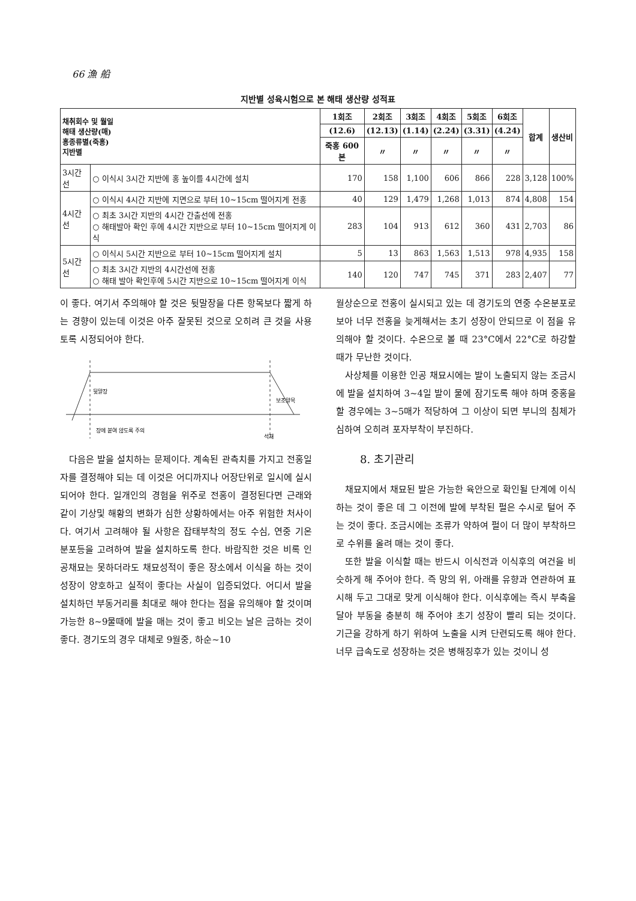66 漁 船
지반별 성육시험으로 본 해태 생산량 성적표
| 채취회수 및 월일 해태 생산량(매) 홍종류별(죽홍) 지반별 | | 1회조 | 2회조 | 3회조 | 4회조 | 5회조 | 6회조 | 합계 | 생산비 |
| --- | --- | --- | --- | --- | --- | --- | --- | --- | --- |
| | | (12.6) | (12.13) | (1.14) | (2.24) | (3.31) | (4.24) | | |
| | | 죽홍 600본 | 〃 | 〃 | 〃 | 〃 | 〃 | | |
| 3시간선 | ○ 이식시 3시간 지반에 홍 높이를 4시간에 설치 | 170 | 158 | 1,100 | 606 | 866 | 228 | 3,128 | 100% |
| 4시간선 | ○ 이식시 4시간 지반에 지면으로 부터 10~15cm 떨어지게 전홍 | 40 | 129 | 1,479 | 1,268 | 1,013 | 874 | 4,808 | 154 |
| | ○ 최초 3시간 지반의 4시간 간출선에 전홍 ○ 해태발아 확인 후에 4시간 지반으로 부터 10~15cm 떨어지게 이식 | 283 | 104 | 913 | 612 | 360 | 431 | 2,703 | 86 |
| 5시간선 | ○ 이식시 5시간 지반으로 부터 10~15cm 떨어지게 설치 | 5 | 13 | 863 | 1,563 | 1,513 | 978 | 4,935 | 158 |
| | ○ 최초 3시간 지반의 4시간선에 전홍 ○ 해태 발아 확인후에 5시간 지반으로 10~15cm 떨어지게 이식 | 140 | 120 | 747 | 745 | 371 | 283 | 2,407 | 77 |
이 좋다. 여기서 주의해야 할 것은 뒷말장을 다른 항목보다 짧게 하는 경향이 있는데 이것은 아주 잘못된 것으로 오히려 큰 것을 사용토록 시정되어야 한다.
뒷말장
보조말목
장에 붙여 않도록 주의
석재
다음은 발을 설치하는 문제이다. 계속된 관측치를 가지고 전홍일자를 결정해야 되는 데 이것은 어디까지나 어장단위로 일시에 실시되어야 한다. 일개인의 경험을 위주로 전홍이 결정된다면 근래와 같이 기상및 해황의 변화가 심한 상황하에서는 아주 위험한 처사이다. 여기서 고려해야 될 사항은 잡태부착의 정도 수심, 연중 기온 분포등을 고려하여 발을 설치하도록 한다. 바람직한 것은 비록 인공채묘는 못하더라도 채묘성적이 좋은 장소에서 이식을 하는 것이 성장이 양호하고 실적이 좋다는 사실이 입증되었다. 어디서 발을 설치하던 부동거리를 최대로 해야 한다는 점을 유의해야 할 것이며 가능한 8~9물때에 발을 매는 것이 좋고 비오는 날은 금하는 것이 좋다. 경기도의 경우 대체로 9월중, 하순~10
월상순으로 전홍이 실시되고 있는 데 경기도의 연중 수온분포로 보아 너무 전홍을 늦게해서는 초기 성장이 안되므로 이 점을 유의해야 할 것이다. 수온으로 볼 때 23°C에서 22°C로 하강할 때가 무난한 것이다.
사상체를 이용한 인공 채묘시에는 발이 노출되지 않는 조금시에 발을 설치하여 3~4일 발이 물에 잠기도록 해야 하며 중홍을 할 경우에는 3~5매가 적당하여 그 이상이 되면 부니의 침체가 심하여 오히려 포자부착이 부진하다.
8. 초기관리
채묘지에서 채묘된 발은 가능한 육안으로 확인될 단계에 이식하는 것이 좋은 데 그 이전에 발에 부착된 펄은 수시로 털어 주는 것이 좋다. 조금시에는 조류가 약하여 펄이 더 많이 부착하므로 수위를 올려 매는 것이 좋다.
또한 발을 이식할 때는 반드시 이식전과 이식후의 여건을 비슷하게 해 주어야 한다. 즉 망의 위, 아래를 유향과 연관하여 표시해 두고 그대로 맞게 이식해야 한다. 이식후에는 즉시 부축을 달아 부동을 충분히 해 주어야 초기 성장이 빨리 되는 것이다. 기근을 강하게 하기 위하여 노출을 시켜 단련되도록 해야 한다. 너무 급속도로 성장하는 것은 병해징후가 있는 것이니 성